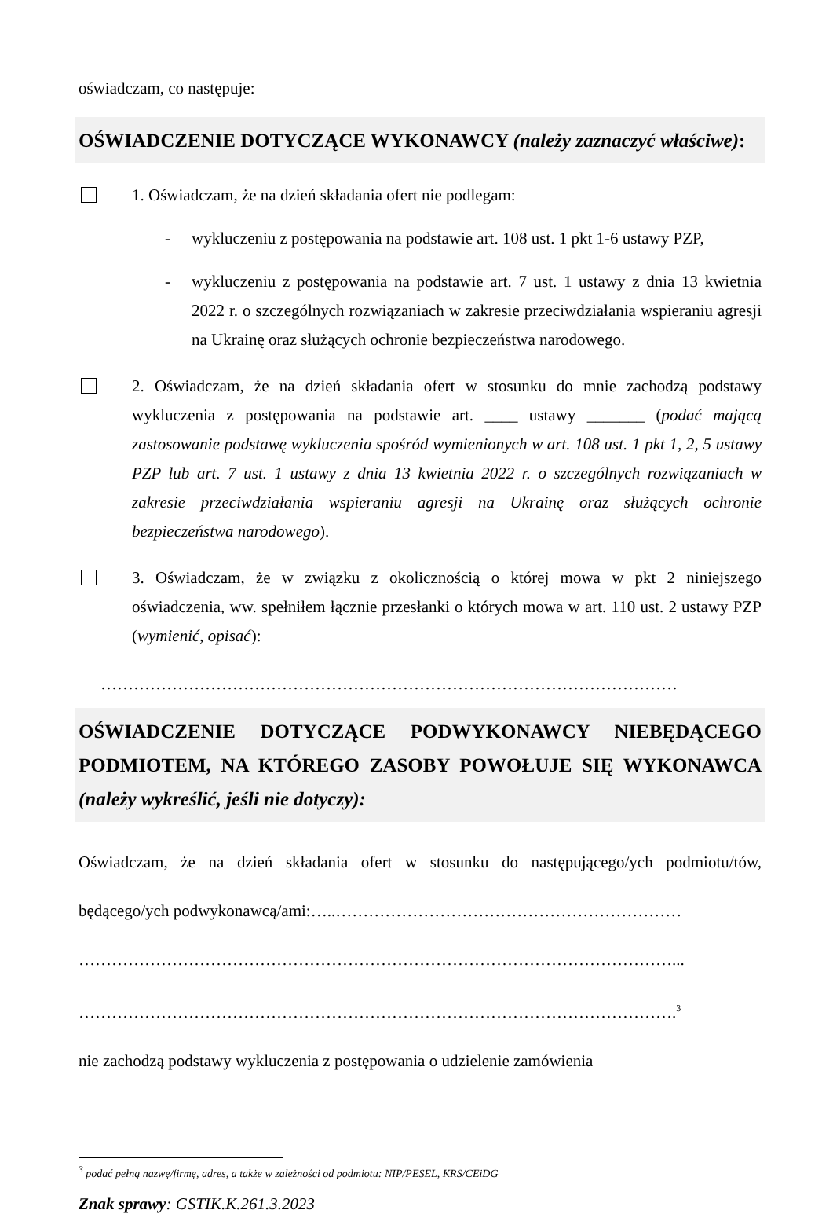oświadczam, co następuje:
OŚWIADCZENIE DOTYCZĄCE WYKONAWCY (należy zaznaczyć właściwe):
1. Oświadczam, że na dzień składania ofert nie podlegam:
- wykluczeniu z postępowania na podstawie art. 108 ust. 1 pkt 1-6 ustawy PZP,
- wykluczeniu z postępowania na podstawie art. 7 ust. 1 ustawy z dnia 13 kwietnia 2022 r. o szczególnych rozwiązaniach w zakresie przeciwdziałania wspieraniu agresji na Ukrainę oraz służących ochronie bezpieczeństwa narodowego.
2. Oświadczam, że na dzień składania ofert w stosunku do mnie zachodzą podstawy wykluczenia z postępowania na podstawie art. ____ ustawy _______ (podać mającą zastosowanie podstawę wykluczenia spośród wymienionych w art. 108 ust. 1 pkt 1, 2, 5 ustawy PZP lub art. 7 ust. 1 ustawy z dnia 13 kwietnia 2022 r. o szczególnych rozwiązaniach w zakresie przeciwdziałania wspieraniu agresji na Ukrainę oraz służących ochronie bezpieczeństwa narodowego).
3. Oświadczam, że w związku z okolicznością o której mowa w pkt 2 niniejszego oświadczenia, ww. spełniłem łącznie przesłanki o których mowa w art. 110 ust. 2 ustawy PZP (wymienić, opisać):
……………………………………………………………………………………………
OŚWIADCZENIE DOTYCZĄCE PODWYKONAWCY NIEBĘDĄCEGO PODMIOTEM, NA KTÓREGO ZASOBY POWOŁUJE SIĘ WYKONAWCA (należy wykreślić, jeśli nie dotyczy):
Oświadczam, że na dzień składania ofert w stosunku do następującego/ych podmiotu/tów, będącego/ych podwykonawcą/ami:…..………………………………………………………
………………………………………………………………………………………………...
……………………………………………………………………………………………….<sup>3</sup>
nie zachodzą podstawy wykluczenia z postępowania o udzielenie zamówienia
<sup>3</sup> podać pełną nazwę/firmę, adres, a także w zależności od podmiotu: NIP/PESEL, KRS/CEiDG
Znak sprawy: GSTIK.K.261.3.2023